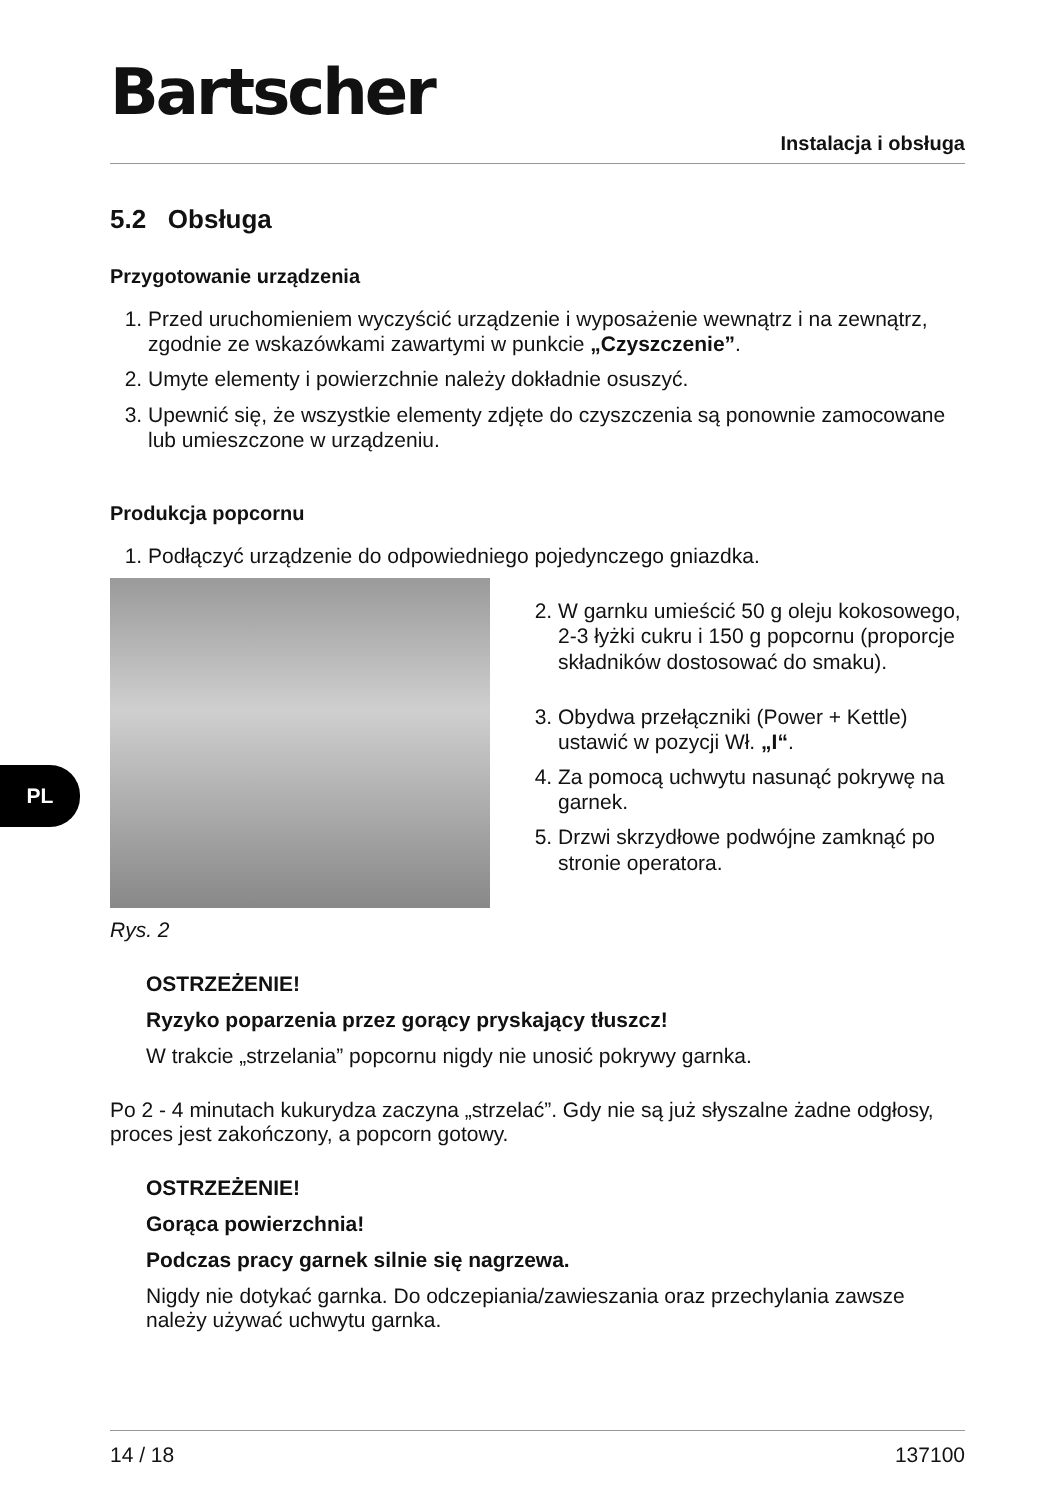Bartscher
Instalacja i obsługa
5.2 Obsługa
Przygotowanie urządzenia
1. Przed uruchomieniem wyczyścić urządzenie i wyposażenie wewnątrz i na zewnątrz, zgodnie ze wskazówkami zawartymi w punkcie „Czyszczenie”.
2. Umyte elementy i powierzchnie należy dokładnie osuszyć.
3. Upewnić się, że wszystkie elementy zdjęte do czyszczenia są ponownie zamocowane lub umieszczone w urządzeniu.
Produkcja popcornu
1. Podłączyć urządzenie do odpowiedniego pojedynczego gniazdka.
Rys. 2
2. W garnku umieścić 50 g oleju kokosowego, 2-3 łyżki cukru i 150 g popcornu (proporcje składników dostosować do smaku).
3. Obydwa przełączniki (Power + Kettle) ustawić w pozycji Wł. „I“.
4. Za pomocą uchwytu nasunąć pokrywę na garnek.
5. Drzwi skrzydłowe podwójne zamknąć po stronie operatora.
OSTRZEŻENIE!
Ryzyko poparzenia przez gorący pryskający tłuszcz!
W trakcie „strzelania” popcornu nigdy nie unosić pokrywy garnka.
Po 2 - 4 minutach kukurydza zaczyna „strzelać”. Gdy nie są już słyszalne żadne odgłosy, proces jest zakończony, a popcorn gotowy.
OSTRZEŻENIE!
Gorąca powierzchnia!
Podczas pracy garnek silnie się nagrzewa.
Nigdy nie dotykać garnka. Do odczepiania/zawieszania oraz przechylania zawsze należy używać uchwytu garnka.
PL
14 / 18 137100